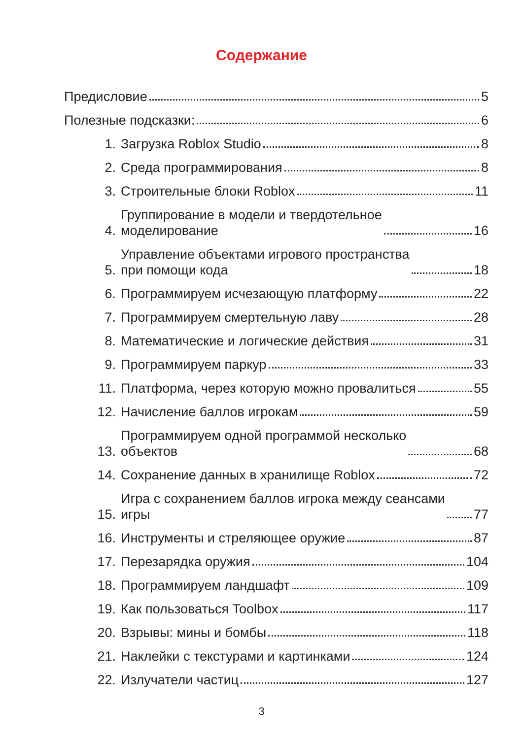Содержание
Предисловие 5
Полезные подсказки: 6
1.
Загрузка Roblox Studio 8
2.
Среда программирования 8
3.
Строительные блоки Roblox 11
4.
Группирование в модели и твердотельное
моделирование 16
5.
Управление объектами игрового пространства
при помощи кода 18
6.
Программируем исчезающую платформу 22
7.
Программируем смертельную лаву 28
8.
Математические и логические действия 31
9.
Программируем паркур 33
11.
Платформа, через которую можно провалиться 55
12.
Начисление баллов игрокам 59
13.
Программируем одной программой несколько
объектов 68
14.
Сохранение данных в хранилище Roblox 72
15.
Игра с сохранением баллов игрока между сеансами
игры 77
16.
Инструменты и стреляющее оружие 87
17.
Перезарядка оружия 104
18.
Программируем ландшафт 109
19.
Как пользоваться Toolbox 117
20.
Взрывы: мины и бомбы 118
21.
Наклейки с текстурами и картинками 124
22.
Излучатели частиц 127
3